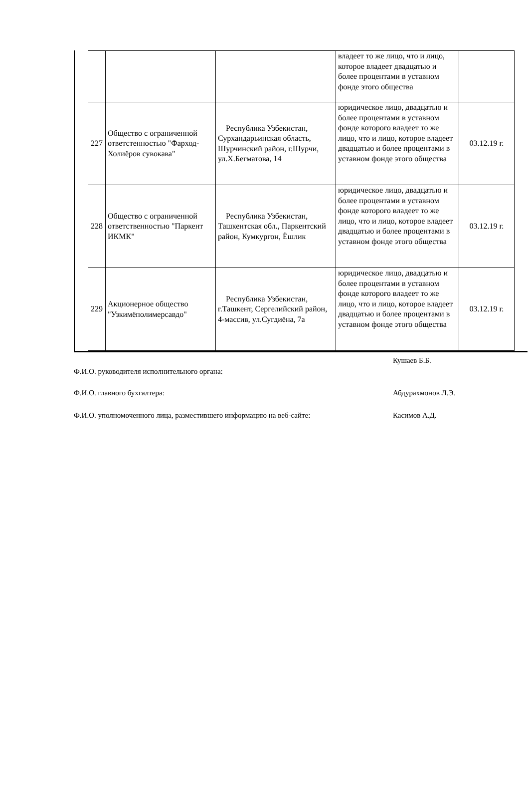| | | | владеет то же лицо, что и лицо, которое владеет двадцатью и более процентами в уставном фонде этого общества | |
| 227 | Общество с ограниченной ответстенностью "Фарход-Холиёров сувокава" | Республика Узбекистан, Сурхандарьинская область, Шурчинский район, г.Шурчи, ул.Х.Бегматова, 14 | юридическое лицо, двадцатью и более процентами в уставном фонде которого владеет то же лицо, что и лицо, которое владеет двадцатью и более процентами в уставном фонде этого общества | 03.12.19 г. |
| 228 | Общество с ограниченной ответственностью "Паркент ИКМК" | Республика Узбекистан, Ташкентская обл., Паркентский район, Кумкургон, Ёшлик | юридическое лицо, двадцатью и более процентами в уставном фонде которого владеет то же лицо, что и лицо, которое владеет двадцатью и более процентами в уставном фонде этого общества | 03.12.19 г. |
| 229 | Акционерное общество "Узкимёполимерсавдо" | Республика Узбекистан, г.Ташкент, Сергелийский район, 4-массив, ул.Сугдиёна, 7а | юридическое лицо, двадцатью и более процентами в уставном фонде которого владеет то же лицо, что и лицо, которое владеет двадцатью и более процентами в уставном фонде этого общества | 03.12.19 г. |
Ф.И.О. руководителя исполнительного органа:
Кушаев Б.Б.
Ф.И.О. главного бухгалтера: Абдурахмонов Л.Э.
Ф.И.О. уполномоченного лица, разместившего информацию на веб-сайте: Касимов А.Д.